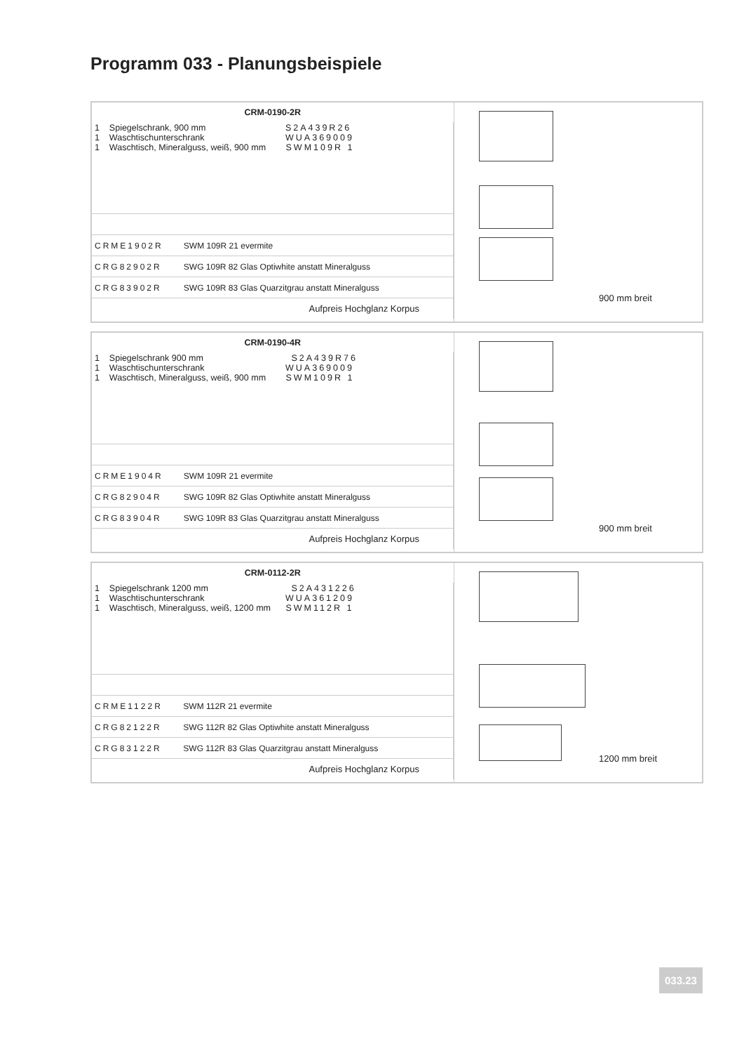Programm 033 - Planungsbeispiele
| CRM-0190-2R | | |
| 1 Spiegelschrank, 900 mm S2A439R26 1 Waschtischunterschrank WUA369009 1 Waschtisch, Mineralguss, weiß, 900 mm SWM109R 1 | | |
| CRME1902R | SWM 109R 21 evermite | |
| CRG82902R | SWG 109R 82 Glas Optiwhite anstatt Mineralguss | |
| CRG83902R | SWG 109R 83 Glas Quarzitgrau anstatt Mineralguss | |
| Aufpreis Hochglanz Korpus | | |
900 mm breit
| CRM-0190-4R | | |
| 1 Spiegelschrank 900 mm S2A439R76 1 Waschtischunterschrank WUA369009 1 Waschtisch, Mineralguss, weiß, 900 mm SWM109R 1 | | |
| CRME1904R | SWM 109R 21 evermite | |
| CRG82904R | SWG 109R 82 Glas Optiwhite anstatt Mineralguss | |
| CRG83904R | SWG 109R 83 Glas Quarzitgrau anstatt Mineralguss | |
| Aufpreis Hochglanz Korpus | | |
900 mm breit
| CRM-0112-2R | | |
| 1 Spiegelschrank 1200 mm S2A431226 1 Waschtischunterschrank WUA361209 1 Waschtisch, Mineralguss, weiß, 1200 mm SWM112R 1 | | |
| CRME1122R | SWM 112R 21 evermite | |
| CRG82122R | SWG 112R 82 Glas Optiwhite anstatt Mineralguss | |
| CRG83122R | SWG 112R 83 Glas Quarzitgrau anstatt Mineralguss | |
| Aufpreis Hochglanz Korpus | | |
1200 mm breit
033.23